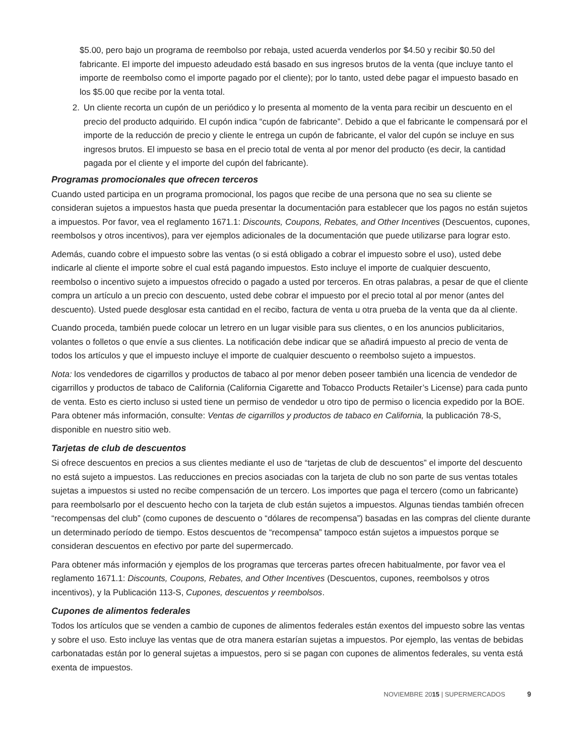$5.00, pero bajo un programa de reembolso por rebaja, usted acuerda venderlos por $4.50 y recibir $0.50 del fabricante. El importe del impuesto adeudado está basado en sus ingresos brutos de la venta (que incluye tanto el importe de reembolso como el importe pagado por el cliente); por lo tanto, usted debe pagar el impuesto basado en los $5.00 que recibe por la venta total.
2. Un cliente recorta un cupón de un periódico y lo presenta al momento de la venta para recibir un descuento en el precio del producto adquirido. El cupón indica “cupón de fabricante”. Debido a que el fabricante le compensará por el importe de la reducción de precio y cliente le entrega un cupón de fabricante, el valor del cupón se incluye en sus ingresos brutos. El impuesto se basa en el precio total de venta al por menor del producto (es decir, la cantidad pagada por el cliente y el importe del cupón del fabricante).
Programas promocionales que ofrecen terceros
Cuando usted participa en un programa promocional, los pagos que recibe de una persona que no sea su cliente se consideran sujetos a impuestos hasta que pueda presentar la documentación para establecer que los pagos no están sujetos a impuestos. Por favor, vea el reglamento 1671.1: Discounts, Coupons, Rebates, and Other Incentives (Descuentos, cupones, reembolsos y otros incentivos), para ver ejemplos adicionales de la documentación que puede utilizarse para lograr esto.
Además, cuando cobre el impuesto sobre las ventas (o si está obligado a cobrar el impuesto sobre el uso), usted debe indicarle al cliente el importe sobre el cual está pagando impuestos. Esto incluye el importe de cualquier descuento, reembolso o incentivo sujeto a impuestos ofrecido o pagado a usted por terceros. En otras palabras, a pesar de que el cliente compra un artículo a un precio con descuento, usted debe cobrar el impuesto por el precio total al por menor (antes del descuento). Usted puede desglosar esta cantidad en el recibo, factura de venta u otra prueba de la venta que da al cliente.
Cuando proceda, también puede colocar un letrero en un lugar visible para sus clientes, o en los anuncios publicitarios, volantes o folletos o que envíe a sus clientes. La notificación debe indicar que se añadirá impuesto al precio de venta de todos los artículos y que el impuesto incluye el importe de cualquier descuento o reembolso sujeto a impuestos.
Nota: los vendedores de cigarrillos y productos de tabaco al por menor deben poseer también una licencia de vendedor de cigarrillos y productos de tabaco de California (California Cigarette and Tobacco Products Retailer’s License) para cada punto de venta. Esto es cierto incluso si usted tiene un permiso de vendedor u otro tipo de permiso o licencia expedido por la BOE. Para obtener más información, consulte: Ventas de cigarrillos y productos de tabaco en California, la publicación 78-S, disponible en nuestro sitio web.
Tarjetas de club de descuentos
Si ofrece descuentos en precios a sus clientes mediante el uso de “tarjetas de club de descuentos” el importe del descuento no está sujeto a impuestos. Las reducciones en precios asociadas con la tarjeta de club no son parte de sus ventas totales sujetas a impuestos si usted no recibe compensación de un tercero. Los importes que paga el tercero (como un fabricante) para reembolsarlo por el descuento hecho con la tarjeta de club están sujetos a impuestos. Algunas tiendas también ofrecen “recompensas del club” (como cupones de descuento o “dólares de recompensa”) basadas en las compras del cliente durante un determinado período de tiempo. Estos descuentos de “recompensa” tampoco están sujetos a impuestos porque se consideran descuentos en efectivo por parte del supermercado.
Para obtener más información y ejemplos de los programas que terceras partes ofrecen habitualmente, por favor vea el reglamento 1671.1: Discounts, Coupons, Rebates, and Other Incentives (Descuentos, cupones, reembolsos y otros incentivos), y la Publicación 113-S, Cupones, descuentos y reembolsos.
Cupones de alimentos federales
Todos los artículos que se venden a cambio de cupones de alimentos federales están exentos del impuesto sobre las ventas y sobre el uso. Esto incluye las ventas que de otra manera estarían sujetas a impuestos. Por ejemplo, las ventas de bebidas carbonatadas están por lo general sujetas a impuestos, pero si se pagan con cupones de alimentos federales, su venta está exenta de impuestos.
NOVIEMBRE 20 15 | SUPERMERCADOS 9